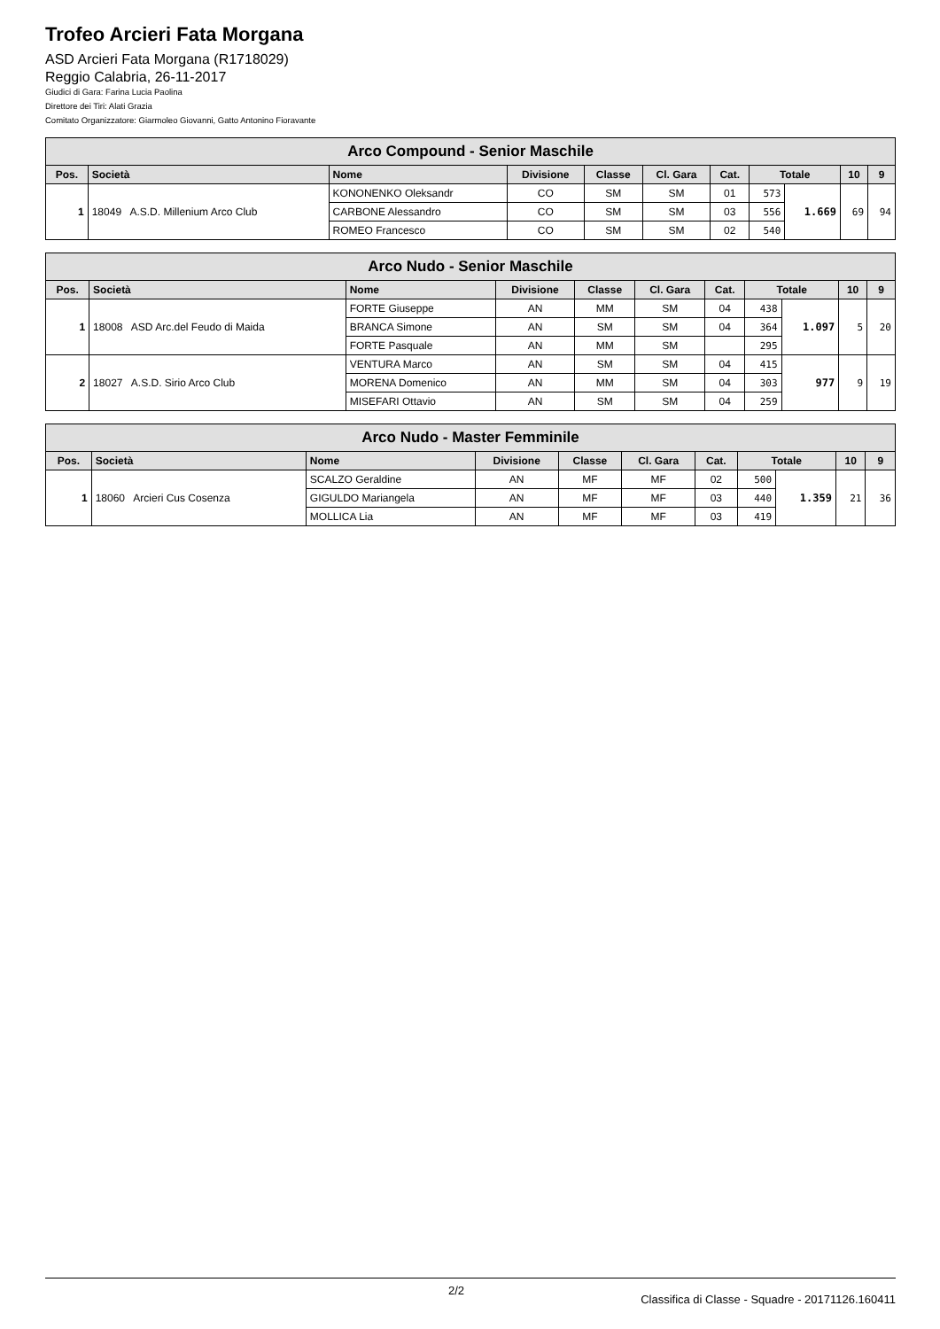Trofeo Arcieri Fata Morgana
ASD Arcieri Fata Morgana (R1718029)
Reggio Calabria, 26-11-2017
Giudici di Gara: Farina Lucia Paolina
Direttore dei Tiri: Alati Grazia
Comitato Organizzatore: Giarmoleo Giovanni, Gatto Antonino Fioravante
| Arco Compound - Senior Maschile | | | | | | | | | | |
| --- | --- | --- | --- | --- | --- | --- | --- | --- | --- | --- |
| Pos. | Società | Nome | Divisione | Classe | Cl. Gara | Cat. | Totale | | 10 | 9 |
| 1 | 18049 A.S.D. Millenium Arco Club | KONONENKO Oleksandr | CO | SM | SM | 01 | 573 | 1.669 | 69 | 94 |
| | | CARBONE Alessandro | CO | SM | SM | 03 | 556 | | | |
| | | ROMEO Francesco | CO | SM | SM | 02 | 540 | | | |
| Arco Nudo - Senior Maschile | | | | | | | | | | |
| --- | --- | --- | --- | --- | --- | --- | --- | --- | --- | --- |
| Pos. | Società | Nome | Divisione | Classe | Cl. Gara | Cat. | Totale | | 10 | 9 |
| 1 | 18008 ASD Arc.del Feudo di Maida | FORTE Giuseppe | AN | MM | SM | 04 | 438 | 1.097 | 5 | 20 |
| | | BRANCA Simone | AN | SM | SM | 04 | 364 | | | |
| | | FORTE Pasquale | AN | MM | SM | | 295 | | | |
| 2 | 18027 A.S.D. Sirio Arco Club | VENTURA Marco | AN | SM | SM | 04 | 415 | 977 | 9 | 19 |
| | | MORENA Domenico | AN | MM | SM | 04 | 303 | | | |
| | | MISEFARI Ottavio | AN | SM | SM | 04 | 259 | | | |
| Arco Nudo - Master Femminile | | | | | | | | | | |
| --- | --- | --- | --- | --- | --- | --- | --- | --- | --- | --- |
| Pos. | Società | Nome | Divisione | Classe | Cl. Gara | Cat. | Totale | | 10 | 9 |
| 1 | 18060 Arcieri Cus Cosenza | SCALZO Geraldine | AN | MF | MF | 02 | 500 | 1.359 | 21 | 36 |
| | | GIGULDO Mariangela | AN | MF | MF | 03 | 440 | | | |
| | | MOLLICA Lia | AN | MF | MF | 03 | 419 | | | |
2/2 Classifica di Classe - Squadre - 20171126.160411